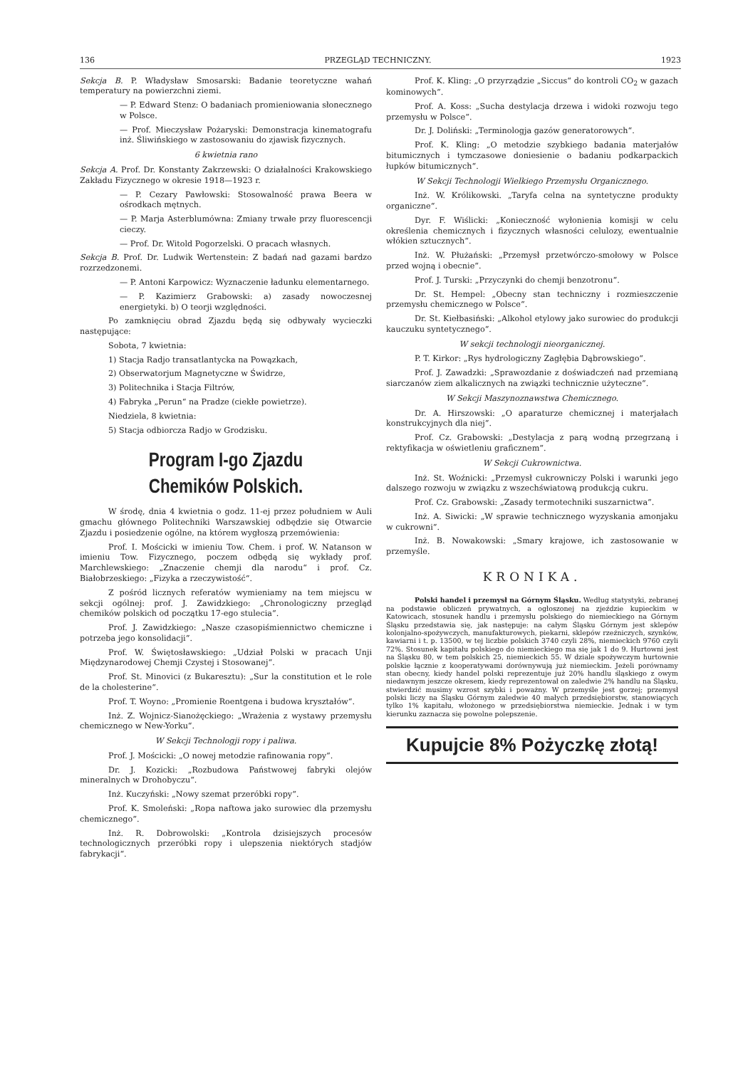136 PRZEGLĄD TECHNICZNY. 1923
Sekcja B. P. Władysław Smosarski: Badanie teoretyczne wahań temperatury na powierzchni ziemi.
— P. Edward Stenz: O badaniach promieniowania słonecznego w Polsce.
— Prof. Mieczysław Pożaryski: Demonstracja kinematografu inż. Śliwińskiego w zastosowaniu do zjawisk fizycznych.
6 kwietnia rano
Sekcja A. Prof. Dr. Konstanty Zakrzewski: O działalności Krakowskiego Zakładu Fizycznego w okresie 1918—1923 r.
— P. Cezary Pawłowski: Stosowalność prawa Beera w ośrodkach mętnych.
— P. Marja Asterblumówna: Zmiany trwałe przy fluorescencji cieczy.
— Prof. Dr. Witold Pogorzelski. O pracach własnych.
Sekcja B. Prof. Dr. Ludwik Wertenstein: Z badań nad gazami bardzo rozrzedzonemi.
— P. Antoni Karpowicz: Wyznaczenie ładunku elementarnego.
— P. Kazimierz Grabowski: a) zasady nowoczesnej energietyki. b) O teorji względności.
Po zamknięciu obrad Zjazdu będą się odbywały wycieczki następujące:
Sobota, 7 kwietnia:
1) Stacja Radjo transatlantycka na Powązkach,
2) Obserwatorjum Magnetyczne w Świdrze,
3) Politechnika i Stacja Filtrów,
4) Fabryka „Perun“ na Pradze (ciekłe powietrze).
Niedziela, 8 kwietnia:
5) Stacja odbiorcza Radjo w Grodzisku.
Program I-go Zjazdu Chemików Polskich.
W środę, dnia 4 kwietnia o godz. 11-ej przez południem w Auli gmachu głównego Politechniki Warszawskiej odbędzie się Otwarcie Zjazdu i posiedzenie ogólne, na którem wygłoszą przemówienia:
Prof. I. Mościcki w imieniu Tow. Chem. i prof. W. Natanson w imieniu Tow. Fizycznego, poczem odbędą się wykłady prof. Marchlewskiego: „Znaczenie chemji dla narodu“ i prof. Cz. Białobrzeskiego: „Fizyka a rzeczywistość“.
Z pośród licznych referatów wymieniamy na tem miejscu w sekcji ogólnej: prof. J. Zawidzkiego: „Chronologiczny przegląd chemików polskich od początku 17-ego stulecia“.
Prof. J. Zawidzkiego: „Nasze czasopiśmiennictwo chemiczne i potrzeba jego konsolidacji“.
Prof. W. Świętosławskiego: „Udział Polski w pracach Unji Międzynarodowej Chemji Czystej i Stosowanej“.
Prof. St. Minovici (z Bukaresztu): „Sur la constitution et le role de la cholesterine“.
Prof. T. Woyno: „Promienie Roentgena i budowa kryształów“.
Inż. Z. Wojnicz-Sianożęckiego: „Wrażenia z wystawy przemysłu chemicznego w New-Yorku“.
W Sekcji Technologji ropy i paliwa.
Prof. J. Mościcki: „O nowej metodzie rafinowania ropy“.
Dr. J. Kozicki: „Rozbudowa Państwowej fabryki olejów mineralnych w Drohobyczu“.
Inż. Kuczyński: „Nowy szemat przeróbki ropy“.
Prof. K. Smoleński: „Ropa naftowa jako surowiec dla przemysłu chemicznego“.
Inż. R. Dobrowolski: „Kontrola dzisiejszych procesów technologicznych przeróbki ropy i ulepszenia niektórych stadjów fabrykacji“.
Prof. K. Kling: „O przyrządzie „Siccus“ do kontroli CO<sub>2</sub> w gazach kominowych“.
Prof. A. Koss: „Sucha destylacja drzewa i widoki rozwoju tego przemysłu w Polsce“.
Dr. J. Doliński: „Terminologja gazów generatorowych“.
Prof. K. Kling: „O metodzie szybkiego badania materjałów bitumicznych i tymczasowe doniesienie o badaniu podkarpackich łupków bitumicznych“.
W Sekcji Technologji Wielkiego Przemysłu Organicznego.
Inż. W. Królikowski. „Taryfa celna na syntetyczne produkty organiczne“.
Dyr. F. Wiślicki: „Konieczność wyłonienia komisji w celu określenia chemicznych i fizycznych własności celulozy, ewentualnie włókien sztucznych“.
Inż. W. Płużański: „Przemysł przetwórczo-smołowy w Polsce przed wojną i obecnie“.
Prof. J. Turski: „Przyczynki do chemji benzotronu“.
Dr. St. Hempel: „Obecny stan techniczny i rozmieszczenie przemysłu chemicznego w Polsce“.
Dr. St. Kiełbasiński: „Alkohol etylowy jako surowiec do produkcji kauczuku syntetycznego“.
W sekcji technologji nieorganicznej.
P. T. Kirkor: „Rys hydrologiczny Zagłębia Dąbrowskiego“.
Prof. J. Zawadzki: „Sprawozdanie z doświadczeń nad przemianą siarczanów ziem alkalicznych na związki technicznie użyteczne“.
W Sekcji Maszynoznawstwa Chemicznego.
Dr. A. Hirszowski: „O aparaturze chemicznej i materjałach konstrukcyjnych dla niej“.
Prof. Cz. Grabowski: „Destylacja z parą wodną przegrzaną i rektyfikacja w oświetleniu graficznem“.
W Sekcji Cukrownictwa.
Inż. St. Woźnicki: „Przemysł cukrowniczy Polski i warunki jego dalszego rozwoju w związku z wszechświatową produkcją cukru.
Prof. Cz. Grabowski: „Zasady termotechniki suszarnictwa“.
Inż. A. Siwicki: „W sprawie technicznego wyzyskania amonjaku w cukrowni“.
Inż. B. Nowakowski: „Smary krajowe, ich zastosowanie w przemyśle.
KRONIKA.
Polski handel i przemysł na Górnym Śląsku. Według statystyki, zebranej na podstawie obliczeń prywatnych, a ogłoszonej na zjeździe kupieckim w Katowicach, stosunek handlu i przemysłu polskiego do niemieckiego na Górnym Śląsku przedstawia się, jak następuje: na całym Śląsku Górnym jest sklepów kolonjalno-spożywczych, manufakturowych, piekarni, sklepów rzeźniczych, szynków, kawiarni i t. p. 13500, w tej liczbie polskich 3740 czyli 28%, niemieckich 9760 czyli 72%. Stosunek kapitału polskiego do niemieckiego ma się jak 1 do 9. Hurtowni jest na Śląsku 80, w tem polskich 25, niemieckich 55. W dziale spożywczym hurtownie polskie łącznie z kooperatywami dorównywują już niemieckim. Jeżeli porównamy stan obecny, kiedy handel polski reprezentuje już 20% handlu śląskiego z owym niedawnym jeszcze okresem, kiedy reprezentował on zaledwie 2% handlu na Śląsku, stwierdzić musimy wzrost szybki i poważny. W przemyśle jest gorzej; przemysł polski liczy na Śląsku Górnym zaledwie 40 małych przedsiębiorstw, stanowiących tylko 1% kapitału, włożonego w przedsiębiorstwa niemieckie. Jednak i w tym kierunku zaznacza się powolne polepszenie.
Kupujcie 8% Pożyczkę złotą!